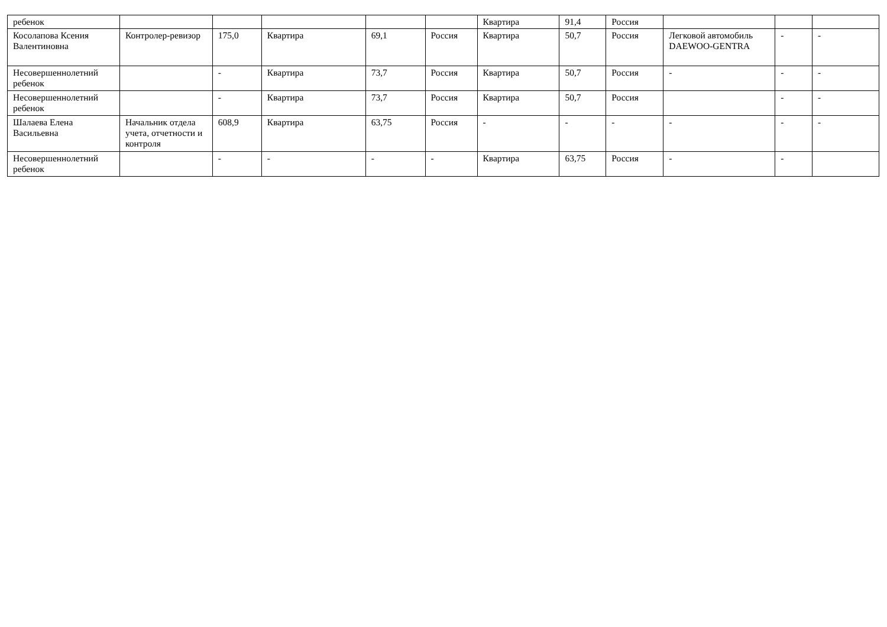| ребенок | | | | | | Квартира | 91,4 | Россия | | | |
| Косолапова Ксения Валентиновна | Контролер-ревизор | 175,0 | Квартира | 69,1 | Россия | Квартира | 50,7 | Россия | Легковой автомобиль DAEWOO-GENTRA | - | - |
| Несовершеннолетний ребенок | | - | Квартира | 73,7 | Россия | Квартира | 50,7 | Россия | - | - | - |
| Несовершеннолетний ребенок | | - | Квартира | 73,7 | Россия | Квартира | 50,7 | Россия | | - | - |
| Шалаева Елена Васильевна | Начальник отдела учета, отчетности и контроля | 608,9 | Квартира | 63,75 | Россия | - | - | - | - | - | - |
| Несовершеннолетний ребенок | | - | - | - | - | Квартира | 63,75 | Россия | - | - | |